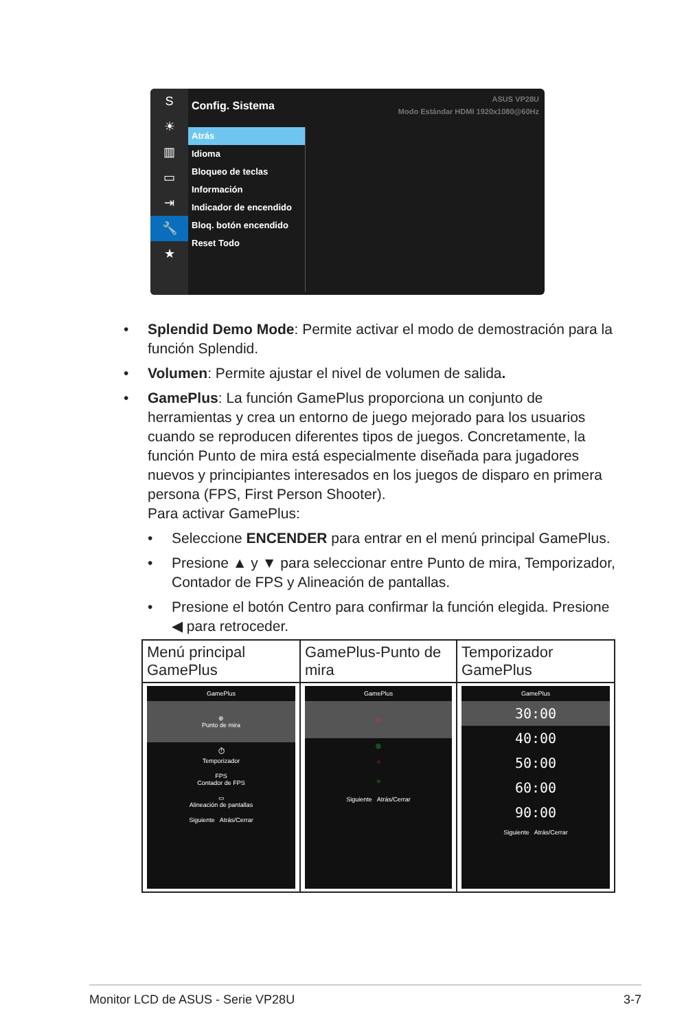S
☀
▥
▭
⇥
🔧
★
ASUS VP28U
Modo Estándar HDMI 1920x1080@60Hz
Config. Sistema
Atrás
Idioma
Bloqueo de teclas
Información
Indicador de encendido
Bloq. botón encendido
Reset Todo
• Splendid Demo Mode: Permite activar el modo de demostración para la función Splendid.
• Volumen: Permite ajustar el nivel de volumen de salida.
• GamePlus: La función GamePlus proporciona un conjunto de herramientas y crea un entorno de juego mejorado para los usuarios cuando se reproducen diferentes tipos de juegos. Concretamente, la función Punto de mira está especialmente diseñada para jugadores nuevos y principiantes interesados en los juegos de disparo en primera persona (FPS, First Person Shooter).
Para activar GamePlus:
• Seleccione ENCENDER para entrar en el menú principal GamePlus.
• Presione ▲ y ▼ para seleccionar entre Punto de mira, Temporizador, Contador de FPS y Alineación de pantallas.
• Presione el botón Centro para confirmar la función elegida. Presione ◀ para retroceder.
| Menú principal GamePlus | GamePlus-Punto de mira | Temporizador GamePlus |
| --- | --- | --- |
| GamePlus ⊕ Punto de mira ⏱ Temporizador FPS Contador de FPS ▭ Alineación de pantallas Siguiente Atrás/Cerrar | GamePlus ◎ ◎ ⌖ ⌖ Siguiente Atrás/Cerrar | GamePlus 30:00 40:00 50:00 60:00 90:00 Siguiente Atrás/Cerrar |
Monitor LCD de ASUS - Serie VP28U 3-7